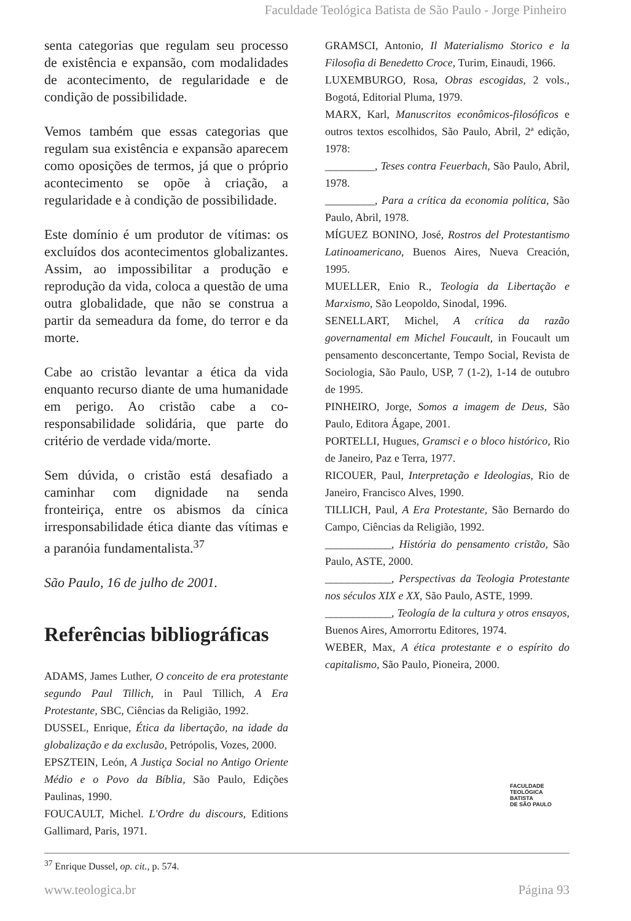Faculdade Teológica Batista de São Paulo - Jorge Pinheiro
senta categorias que regulam seu processo de existência e expansão, com modalidades de acontecimento, de regularidade e de condição de possibilidade.
Vemos também que essas categorias que regulam sua existência e expansão aparecem como oposições de termos, já que o próprio acontecimento se opõe à criação, a regularidade e à condição de possibilidade.
Este domínio é um produtor de vítimas: os excluídos dos acontecimentos globalizantes. Assim, ao impossibilitar a produção e reprodução da vida, coloca a questão de uma outra globalidade, que não se construa a partir da semeadura da fome, do terror e da morte.
Cabe ao cristão levantar a ética da vida enquanto recurso diante de uma humanidade em perigo. Ao cristão cabe a co-responsabilidade solidária, que parte do critério de verdade vida/morte.
Sem dúvida, o cristão está desafiado a caminhar com dignidade na senda fronteiriça, entre os abismos da cínica irresponsabilidade ética diante das vítimas e a paranóia fundamentalista.<sup>37</sup>
São Paulo, 16 de julho de 2001.
Referências bibliográficas
ADAMS, James Luther, O conceito de era protestante segundo Paul Tillich, in Paul Tillich, A Era Protestante, SBC, Ciências da Religião, 1992.
DUSSEL, Enrique, Ética da libertação, na idade da globalização e da exclusão, Petrópolis, Vozes, 2000.
EPSZTEIN, León, A Justiça Social no Antigo Oriente Médio e o Povo da Bíblia, São Paulo, Edições Paulinas, 1990.
FOUCAULT, Michel. L'Ordre du discours, Editions Gallimard, Paris, 1971.
GRAMSCI, Antonio, Il Materialismo Storico e la Filosofia di Benedetto Croce, Turim, Einaudi, 1966.
LUXEMBURGO, Rosa, Obras escogidas, 2 vols., Bogotá, Editorial Pluma, 1979.
MARX, Karl, Manuscritos econômicos-filosóficos e outros textos escolhidos, São Paulo, Abril, 2ª edição, 1978:
_________, Teses contra Feuerbach, São Paulo, Abril, 1978.
_________, Para a crítica da economia política, São Paulo, Abril, 1978.
MÍGUEZ BONINO, José, Rostros del Protestantismo Latinoamericano, Buenos Aires, Nueva Creación, 1995.
MUELLER, Enio R., Teologia da Libertação e Marxismo, São Leopoldo, Sinodal, 1996.
SENELLART, Michel, A crítica da razão governamental em Michel Foucault, in Foucault um pensamento desconcertante, Tempo Social, Revista de Sociologia, São Paulo, USP, 7 (1-2), 1-14 de outubro de 1995.
PINHEIRO, Jorge, Somos a imagem de Deus, São Paulo, Editora Ágape, 2001.
PORTELLI, Hugues, Gramsci e o bloco histórico, Rio de Janeiro, Paz e Terra, 1977.
RICOUER, Paul, Interpretação e Ideologias, Rio de Janeiro, Francisco Alves, 1990.
TILLICH, Paul, A Era Protestante, São Bernardo do Campo, Ciências da Religião, 1992.
____________, História do pensamento cristão, São Paulo, ASTE, 2000.
____________, Perspectivas da Teologia Protestante nos séculos XIX e XX, São Paulo, ASTE, 1999.
____________, Teología de la cultura y otros ensayos, Buenos Aires, Amorrortu Editores, 1974.
WEBER, Max, A ética protestante e o espírito do capitalismo, São Paulo, Pioneira, 2000.
FACULDADE
TEOLÓGICA
BATISTA
DE SÃO PAULO
<sup>37</sup> Enrique Dussel, op. cit., p. 574.
www.teologica.br Página 93